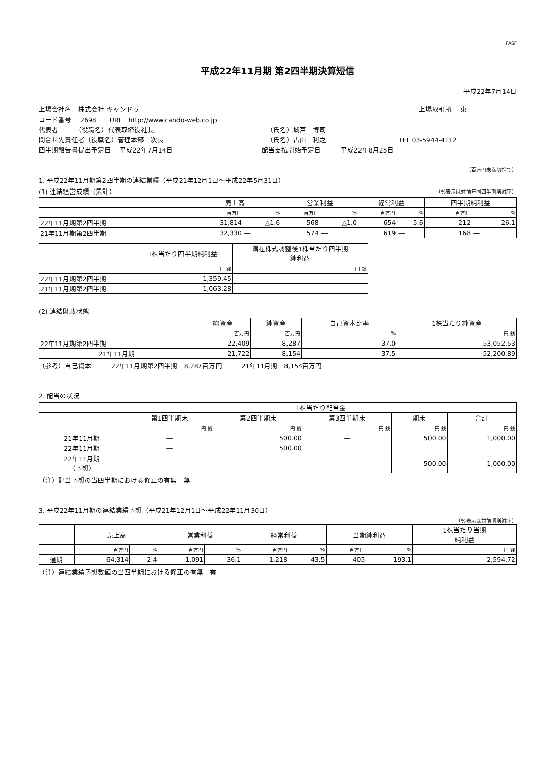FASF
平成22年11月期 第2四半期決算短信
平成22年7月14日
上場会社名　株式会社 キャンドゥ 上場取引所　 東
コード番号　 2698　　URL　http://www.cando-web.co.jp
代表者　　　（役職名）代表取締役社長 （氏名）城戸　博司
問合せ先責任者（役職名）管理本部　次長 （氏名）古山　利之 TEL 03-5944-4112
四半期報告書提出予定日　 平成22年7月14日 配当支払開始予定日　　　平成22年8月25日
（百万円未満切捨て）
1. 平成22年11月期第2四半期の連結業績（平成21年12月1日～平成22年5月31日）
(1) 連結経営成績（累計） （%表示は対前年同四半期増減率）
| | 売上高 | | 営業利益 | | 経常利益 | | 四半期純利益 | |
| --- | --- | --- | --- | --- | --- | --- | --- | --- |
| | 百万円 | % | 百万円 | % | 百万円 | % | 百万円 | % |
| 22年11月期第2四半期 | 31,814 | △1.6 | 568 | △1.0 | 654 | 5.6 | 212 | 26.1 |
| 21年11月期第2四半期 | 32,330 | ― | 574 | ― | 619 | ― | 168 | ― |
| | 1株当たり四半期純利益 | 潜在株式調整後1株当たり四半期 純利益 |
| --- | --- | --- |
| | 円 銭 | 円 銭 |
| 22年11月期第2四半期 | 1,359.45 | ― |
| 21年11月期第2四半期 | 1,063.28 | ― |
(2) 連結財政状態
| | 総資産 | 純資産 | 自己資本比率 | 1株当たり純資産 |
| --- | --- | --- | --- | --- |
| | 百万円 | 百万円 | % | 円 銭 |
| 22年11月期第2四半期 | 22,409 | 8,287 | 37.0 | 53,052.53 |
| 21年11月期 | 21,722 | 8,154 | 37.5 | 52,200.89 |
（参考）自己資本　　　22年11月期第2四半期　8,287百万円　　　21年11月期　8,154百万円
2. 配当の状況
| | 1株当たり配当金 | | | | |
| --- | --- | --- | --- | --- | --- |
| | 第1四半期末 | 第2四半期末 | 第3四半期末 | 期末 | 合計 |
| | 円 銭 | 円 銭 | 円 銭 | 円 銭 | 円 銭 |
| 21年11月期 | ― | 500.00 | ― | 500.00 | 1,000.00 |
| 22年11月期 | ― | 500.00 | | | |
| 22年11月期 （予想） | | | ― | 500.00 | 1,000.00 |
（注）配当予想の当四半期における修正の有無　無
3. 平成22年11月期の連結業績予想（平成21年12月1日～平成22年11月30日）
（%表示は対前期増減率）
| | 売上高 | | 営業利益 | | 経常利益 | | 当期純利益 | | 1株当たり当期 純利益 |
| --- | --- | --- | --- | --- | --- | --- | --- | --- | --- |
| | 百万円 | % | 百万円 | % | 百万円 | % | 百万円 | % | 円 銭 |
| 通期 | 64,314 | 2.4 | 1,091 | 36.1 | 1,218 | 43.5 | 405 | 193.1 | 2,594.72 |
（注）連結業績予想数値の当四半期における修正の有無　有